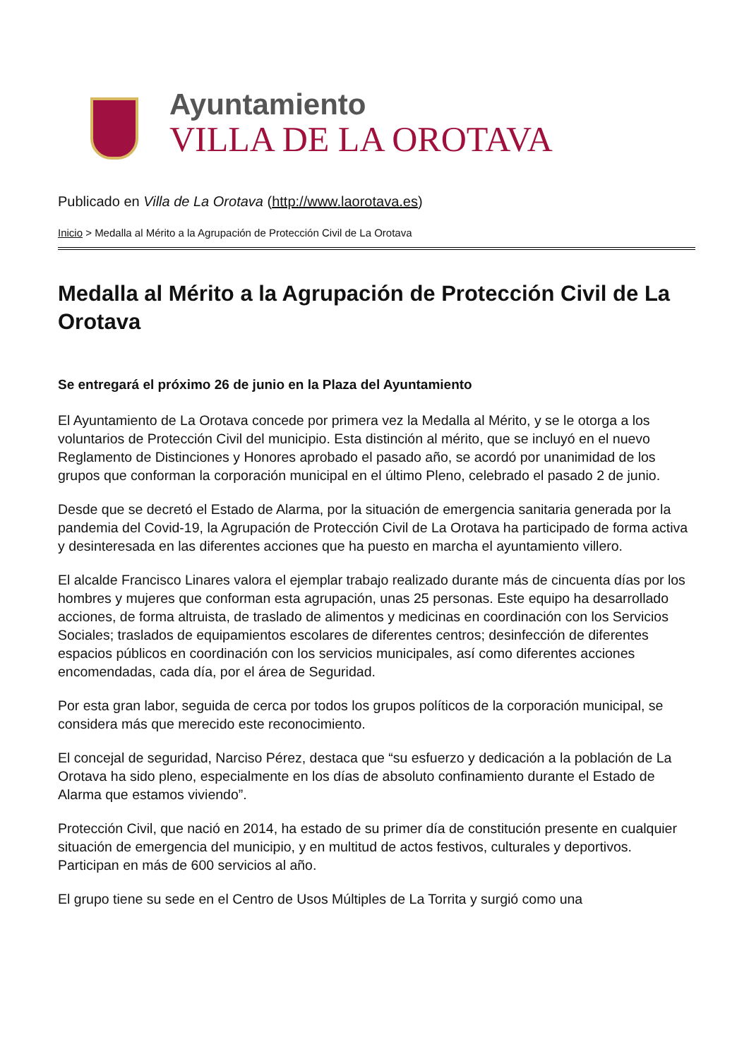Ayuntamiento
VILLA DE LA OROTAVA
Publicado en Villa de La Orotava (http://www.laorotava.es)
Inicio > Medalla al Mérito a la Agrupación de Protección Civil de La Orotava
Medalla al Mérito a la Agrupación de Protección Civil de La Orotava
Se entregará el próximo 26 de junio en la Plaza del Ayuntamiento
El Ayuntamiento de La Orotava concede por primera vez la Medalla al Mérito, y se le otorga a los voluntarios de Protección Civil del municipio. Esta distinción al mérito, que se incluyó en el nuevo Reglamento de Distinciones y Honores aprobado el pasado año, se acordó por unanimidad de los grupos que conforman la corporación municipal en el último Pleno, celebrado el pasado 2 de junio.
Desde que se decretó el Estado de Alarma, por la situación de emergencia sanitaria generada por la pandemia del Covid-19, la Agrupación de Protección Civil de La Orotava ha participado de forma activa y desinteresada en las diferentes acciones que ha puesto en marcha el ayuntamiento villero.
El alcalde Francisco Linares valora el ejemplar trabajo realizado durante más de cincuenta días por los hombres y mujeres que conforman esta agrupación, unas 25 personas. Este equipo ha desarrollado acciones, de forma altruista, de traslado de alimentos y medicinas en coordinación con los Servicios Sociales; traslados de equipamientos escolares de diferentes centros; desinfección de diferentes espacios públicos en coordinación con los servicios municipales, así como diferentes acciones encomendadas, cada día, por el área de Seguridad.
Por esta gran labor, seguida de cerca por todos los grupos políticos de la corporación municipal, se considera más que merecido este reconocimiento.
El concejal de seguridad, Narciso Pérez, destaca que “su esfuerzo y dedicación a la población de La Orotava ha sido pleno, especialmente en los días de absoluto confinamiento durante el Estado de Alarma que estamos viviendo”.
Protección Civil, que nació en 2014, ha estado de su primer día de constitución presente en cualquier situación de emergencia del municipio, y en multitud de actos festivos, culturales y deportivos. Participan en más de 600 servicios al año.
El grupo tiene su sede en el Centro de Usos Múltiples de La Torrita y surgió como una